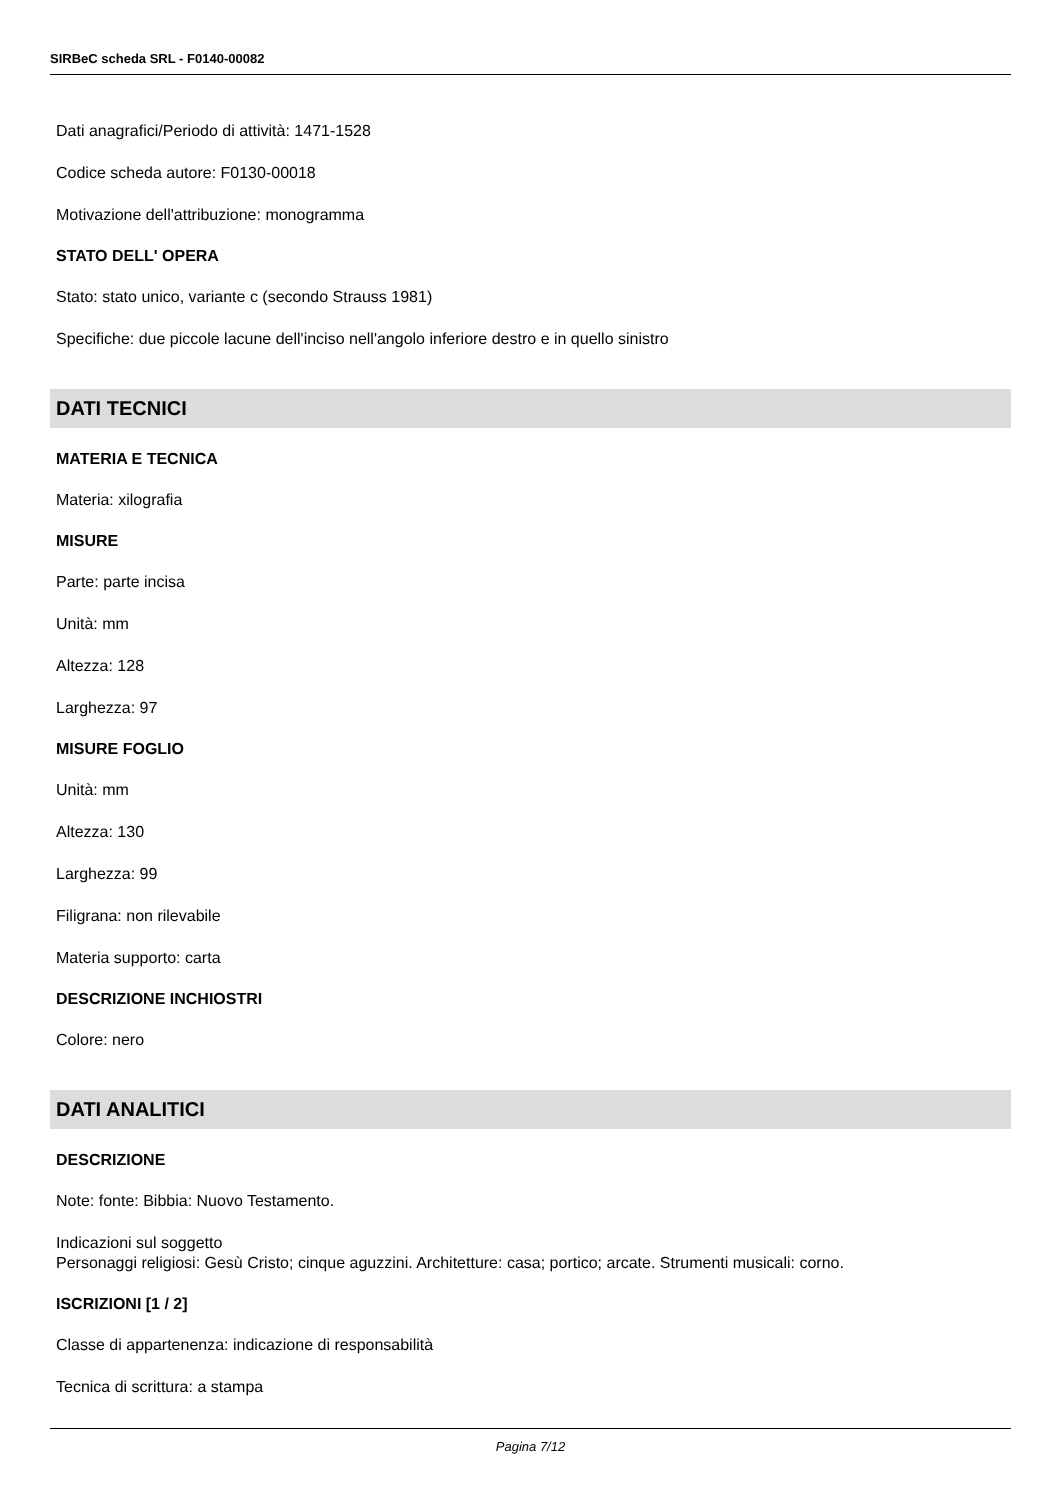SIRBeC scheda SRL - F0140-00082
Dati anagrafici/Periodo di attività: 1471-1528
Codice scheda autore: F0130-00018
Motivazione dell'attribuzione: monogramma
STATO DELL' OPERA
Stato: stato unico, variante c (secondo Strauss 1981)
Specifiche: due piccole lacune dell'inciso nell'angolo inferiore destro e in quello sinistro
DATI TECNICI
MATERIA E TECNICA
Materia: xilografia
MISURE
Parte: parte incisa
Unità: mm
Altezza: 128
Larghezza: 97
MISURE FOGLIO
Unità: mm
Altezza: 130
Larghezza: 99
Filigrana: non rilevabile
Materia supporto: carta
DESCRIZIONE INCHIOSTRI
Colore: nero
DATI ANALITICI
DESCRIZIONE
Note: fonte: Bibbia: Nuovo Testamento.
Indicazioni sul soggetto
Personaggi religiosi: Gesù Cristo; cinque aguzzini. Architetture: casa; portico; arcate. Strumenti musicali: corno.
ISCRIZIONI [1 / 2]
Classe di appartenenza: indicazione di responsabilità
Tecnica di scrittura: a stampa
Pagina 7/12